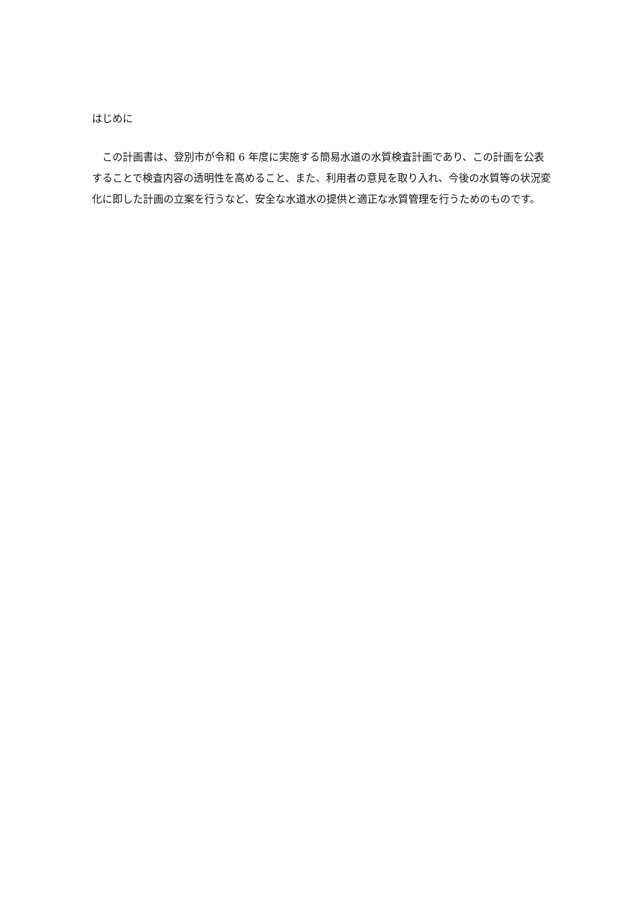はじめに
　この計画書は、登別市が令和 6 年度に実施する簡易水道の水質検査計画であり、この計画を公表することで検査内容の透明性を高めること、また、利用者の意見を取り入れ、今後の水質等の状況変化に即した計画の立案を行うなど、安全な水道水の提供と適正な水質管理を行うためのものです。